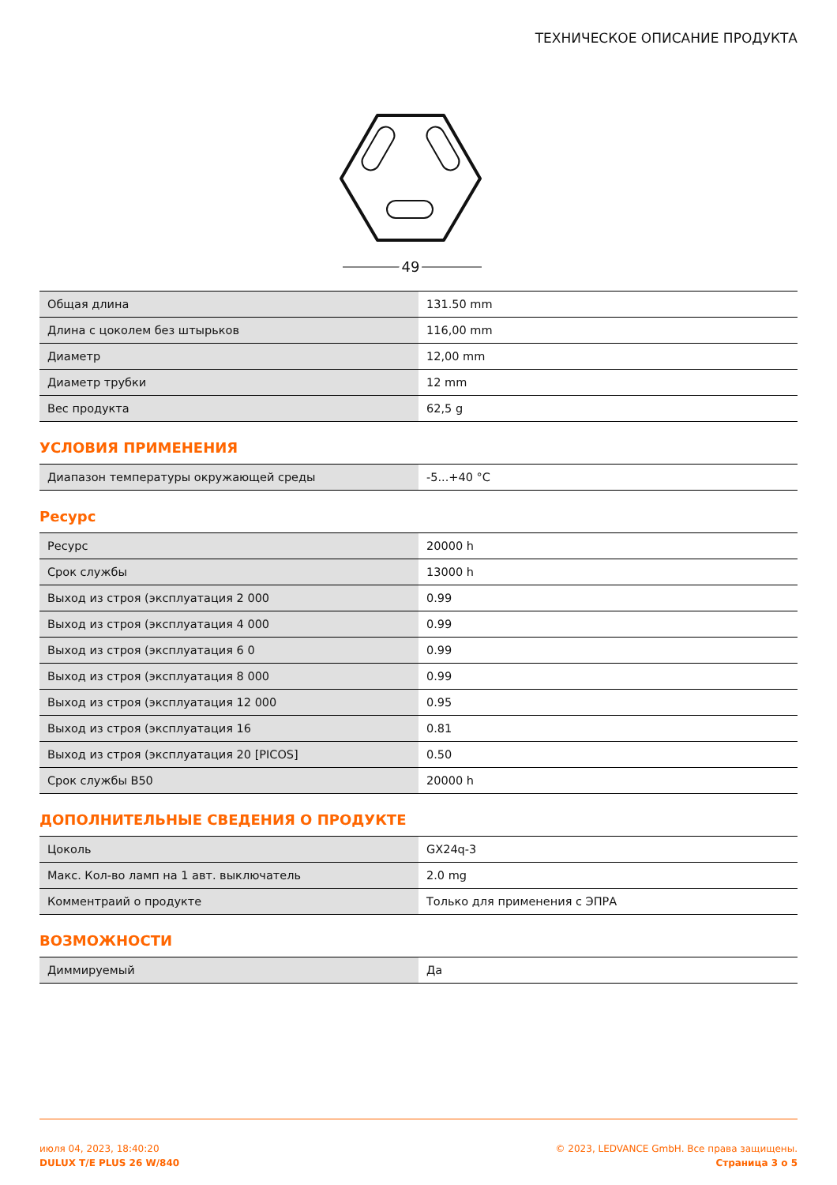ТЕХНИЧЕСКОЕ ОПИСАНИЕ ПРОДУКТА
49
| Общая длина | 131.50 mm |
| Длина с цоколем без штырьков | 116,00 mm |
| Диаметр | 12,00 mm |
| Диаметр трубки | 12 mm |
| Вес продукта | 62,5 g |
УСЛОВИЯ ПРИМЕНЕНИЯ
| Диапазон температуры окружающей среды | -5...+40 °C |
Ресурс
| Ресурс | 20000 h |
| Срок службы | 13000 h |
| Выход из строя (эксплуатация 2 000 | 0.99 |
| Выход из строя (эксплуатация 4 000 | 0.99 |
| Выход из строя (эксплуатация 6 0 | 0.99 |
| Выход из строя (эксплуатация 8 000 | 0.99 |
| Выход из строя (эксплуатация 12 000 | 0.95 |
| Выход из строя (эксплуатация 16 | 0.81 |
| Выход из строя (эксплуатация 20 [PICOS] | 0.50 |
| Срок службы B50 | 20000 h |
ДОПОЛНИТЕЛЬНЫЕ СВЕДЕНИЯ О ПРОДУКТЕ
| Цоколь | GX24q-3 |
| Макс. Кол-во ламп на 1 авт. выключатель | 2.0 mg |
| Комментраий о продукте | Только для применения с ЭПРА |
ВОЗМОЖНОСТИ
| Диммируемый | Да |
июля 04, 2023, 18:40:20
DULUX T/E PLUS 26 W/840
© 2023, LEDVANCE GmbH. Все права защищены.
Страница 3 о 5